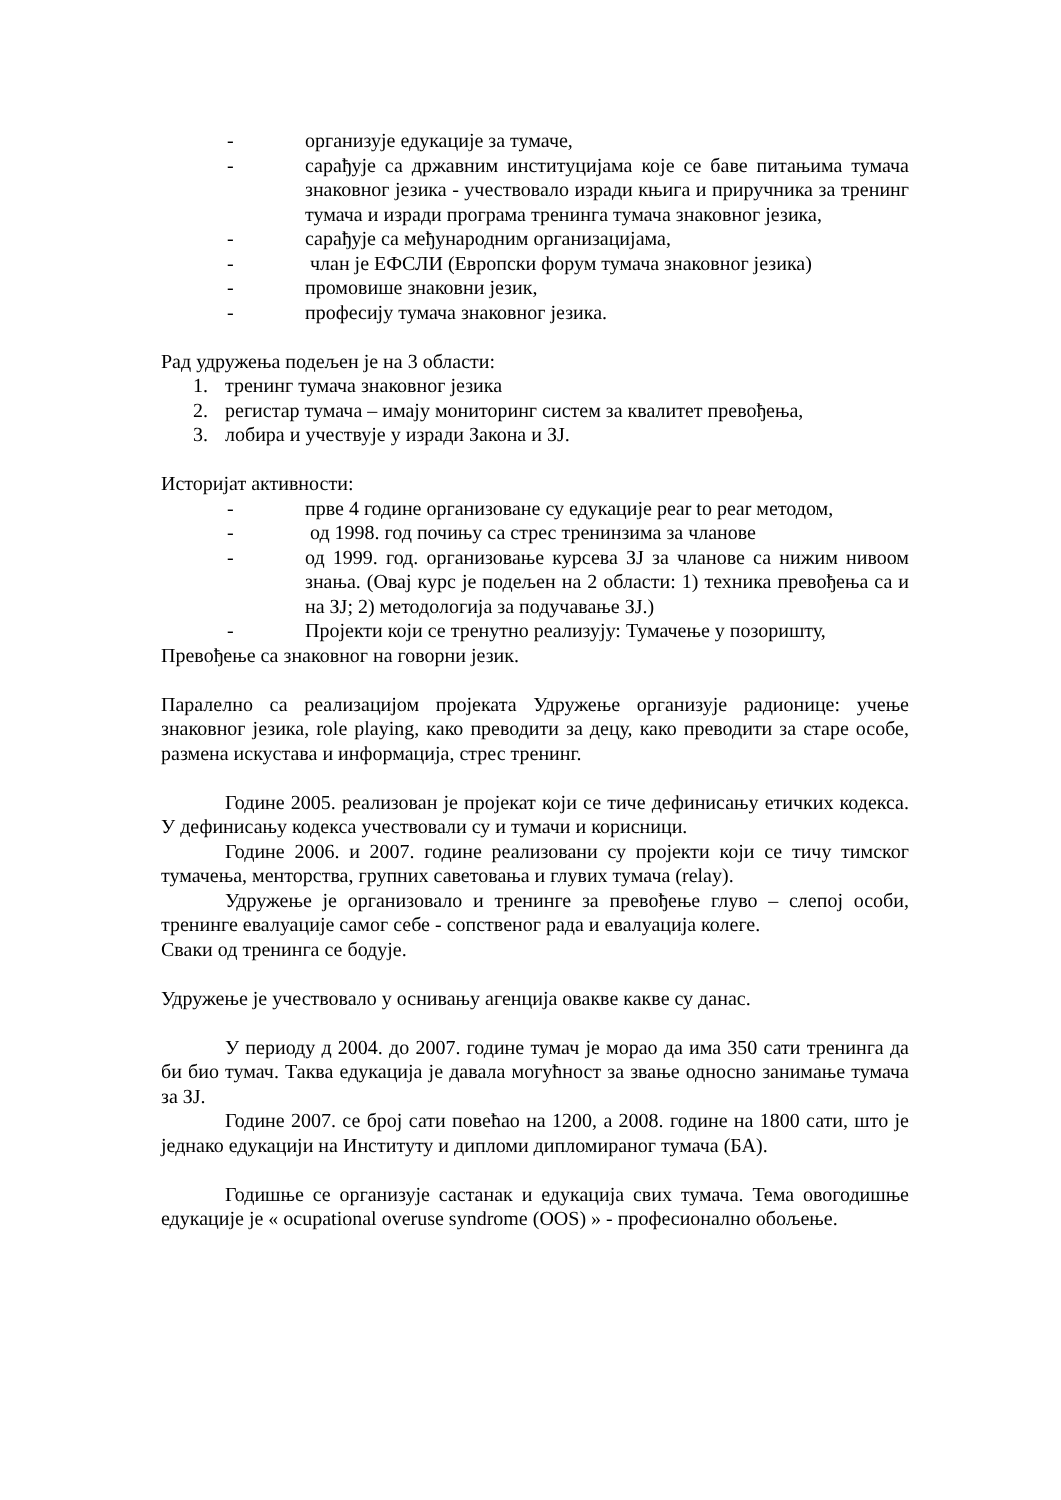- организује едукације за тумаче,
- сарађује са државним институцијама које се баве питањима тумача знаковног језика - учествовало изради књига и приручника за тренинг тумача и изради програма тренинга тумача знаковног језика,
- сарађује са међународним организацијама,
- члан је ЕФСЛИ (Европски форум тумача знаковног језика)
- промовише знаковни језик,
- професију тумача знаковног језика.
Рад удружења подељен је на 3 области:
1. тренинг тумача знаковног језика
2. регистар тумача – имају мониторинг систем за квалитет превођења,
3. лобира и учествује у изради Закона и ЗЈ.
Историјат активности:
- прве 4 године организоване су едукације pear to pear методом,
- од 1998. год почињу са стрес тренинзима за чланове
- од 1999. год. организовање курсева ЗЈ за чланове са нижим нивоом знања. (Овај курс је подељен на 2 области: 1) техника превођења са и на ЗЈ; 2) методологија за подучавање ЗЈ.)
- Пројекти који се тренутно реализују: Тумачење у позоришту,
Превођење са знаковног на говорни језик.
Паралелно са реализацијом пројеката Удружење организује радионице: учење знаковног језика, role playing, како преводити за децу, како преводити за старе особе, размена искустава и информација, стрес тренинг.
Године 2005. реализован је пројекат који се тиче дефинисању етичких кодекса. У дефинисању кодекса учествовали су и тумачи и корисници.
Године 2006. и 2007. године реализовани су пројекти који се тичу тимског тумачења, менторства, групних саветовања и глувих тумача (relay).
Удружење је организовало и тренинге за превођење глуво – слепој особи, тренинге евалуације самог себе - сопственог рада и евалуација колеге.
Сваки од тренинга се бодује.
Удружење је учествовало у оснивању агенција овакве какве су данас.
У периоду д 2004. до 2007. године тумач је морао да има 350 сати тренинга да би био тумач. Таква едукација је давала могућност за звање односно занимање тумача за ЗЈ.
Године 2007. се број сати повећао на 1200, а 2008. године на 1800 сати, што је једнако едукацији на Институту и дипломи дипломираног тумача (БА).
Годишње се организује састанак и едукација свих тумача. Тема овогодишње едукације је « ocupational overuse syndrome (OOS) » - професионално обољење.